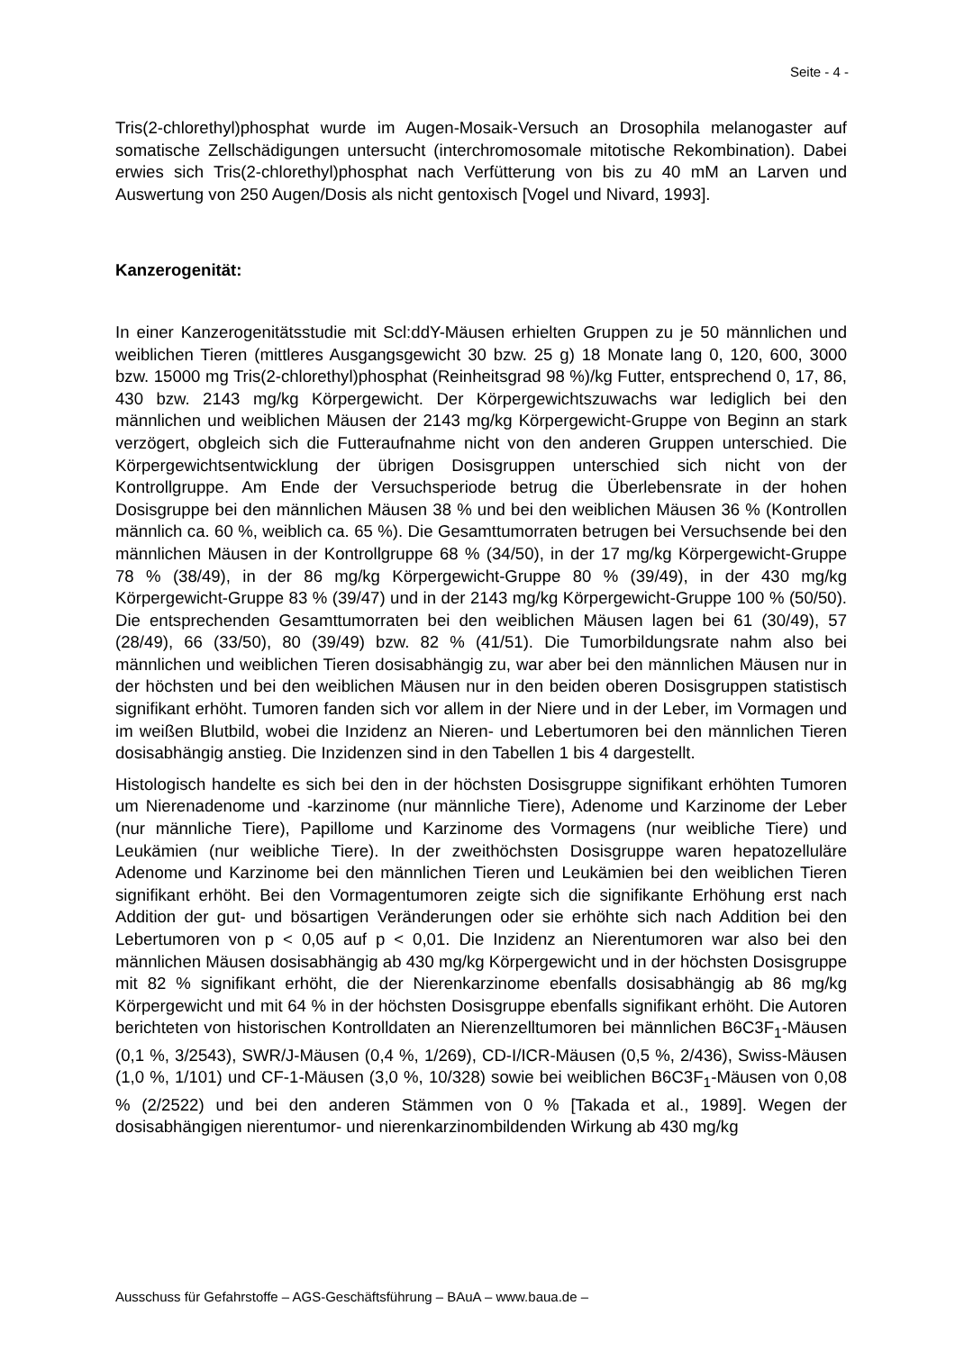Seite - 4 -
Tris(2-chlorethyl)phosphat wurde im Augen-Mosaik-Versuch an Drosophila melanogaster auf somatische Zellschädigungen untersucht (interchromosomale mitotische Rekombination). Dabei erwies sich Tris(2-chlorethyl)phosphat nach Verfütterung von bis zu 40 mM an Larven und Auswertung von 250 Augen/Dosis als nicht gentoxisch [Vogel und Nivard, 1993].
Kanzerogenität:
In einer Kanzerogenitätsstudie mit Scl:ddY-Mäusen erhielten Gruppen zu je 50 männlichen und weiblichen Tieren (mittleres Ausgangsgewicht 30 bzw. 25 g) 18 Monate lang 0, 120, 600, 3000 bzw. 15000 mg Tris(2-chlorethyl)phosphat (Reinheitsgrad 98 %)/kg Futter, entsprechend 0, 17, 86, 430 bzw. 2143 mg/kg Körpergewicht. Der Körpergewichtszuwachs war lediglich bei den männlichen und weiblichen Mäusen der 2143 mg/kg Körpergewicht-Gruppe von Beginn an stark verzögert, obgleich sich die Futteraufnahme nicht von den anderen Gruppen unterschied. Die Körpergewichtsentwicklung der übrigen Dosisgruppen unterschied sich nicht von der Kontrollgruppe. Am Ende der Versuchsperiode betrug die Überlebensrate in der hohen Dosisgruppe bei den männlichen Mäusen 38 % und bei den weiblichen Mäusen 36 % (Kontrollen männlich ca. 60 %, weiblich ca. 65 %). Die Gesamttumorraten betrugen bei Versuchsende bei den männlichen Mäusen in der Kontrollgruppe 68 % (34/50), in der 17 mg/kg Körpergewicht-Gruppe 78 % (38/49), in der 86 mg/kg Körpergewicht-Gruppe 80 % (39/49), in der 430 mg/kg Körpergewicht-Gruppe 83 % (39/47) und in der 2143 mg/kg Körpergewicht-Gruppe 100 % (50/50). Die entsprechenden Gesamttumorraten bei den weiblichen Mäusen lagen bei 61 (30/49), 57 (28/49), 66 (33/50), 80 (39/49) bzw. 82 % (41/51). Die Tumorbildungsrate nahm also bei männlichen und weiblichen Tieren dosisabhängig zu, war aber bei den männlichen Mäusen nur in der höchsten und bei den weiblichen Mäusen nur in den beiden oberen Dosisgruppen statistisch signifikant erhöht. Tumoren fanden sich vor allem in der Niere und in der Leber, im Vormagen und im weißen Blutbild, wobei die Inzidenz an Nieren- und Lebertumoren bei den männlichen Tieren dosisabhängig anstieg. Die Inzidenzen sind in den Tabellen 1 bis 4 dargestellt.
Histologisch handelte es sich bei den in der höchsten Dosisgruppe signifikant erhöhten Tumoren um Nierenadenome und -karzinome (nur männliche Tiere), Adenome und Karzinome der Leber (nur männliche Tiere), Papillome und Karzinome des Vormagens (nur weibliche Tiere) und Leukämien (nur weibliche Tiere). In der zweithöchsten Dosisgruppe waren hepatozelluläre Adenome und Karzinome bei den männlichen Tieren und Leukämien bei den weiblichen Tieren signifikant erhöht. Bei den Vormagentumoren zeigte sich die signifikante Erhöhung erst nach Addition der gut- und bösartigen Veränderungen oder sie erhöhte sich nach Addition bei den Lebertumoren von p < 0,05 auf p < 0,01. Die Inzidenz an Nierentumoren war also bei den männlichen Mäusen dosisabhängig ab 430 mg/kg Körpergewicht und in der höchsten Dosisgruppe mit 82 % signifikant erhöht, die der Nierenkarzinome ebenfalls dosisabhängig ab 86 mg/kg Körpergewicht und mit 64 % in der höchsten Dosisgruppe ebenfalls signifikant erhöht. Die Autoren berichteten von historischen Kontrolldaten an Nierenzelltumoren bei männlichen B6C3F<sub>1</sub>-Mäusen (0,1 %, 3/2543), SWR/J-Mäusen (0,4 %, 1/269), CD-I/ICR-Mäusen (0,5 %, 2/436), Swiss-Mäusen (1,0 %, 1/101) und CF-1-Mäusen (3,0 %, 10/328) sowie bei weiblichen B6C3F<sub>1</sub>-Mäusen von 0,08 % (2/2522) und bei den anderen Stämmen von 0 % [Takada et al., 1989]. Wegen der dosisabhängigen nierentumor- und nierenkarzinombildenden Wirkung ab 430 mg/kg
Ausschuss für Gefahrstoffe – AGS-Geschäftsführung – BAuA – www.baua.de –